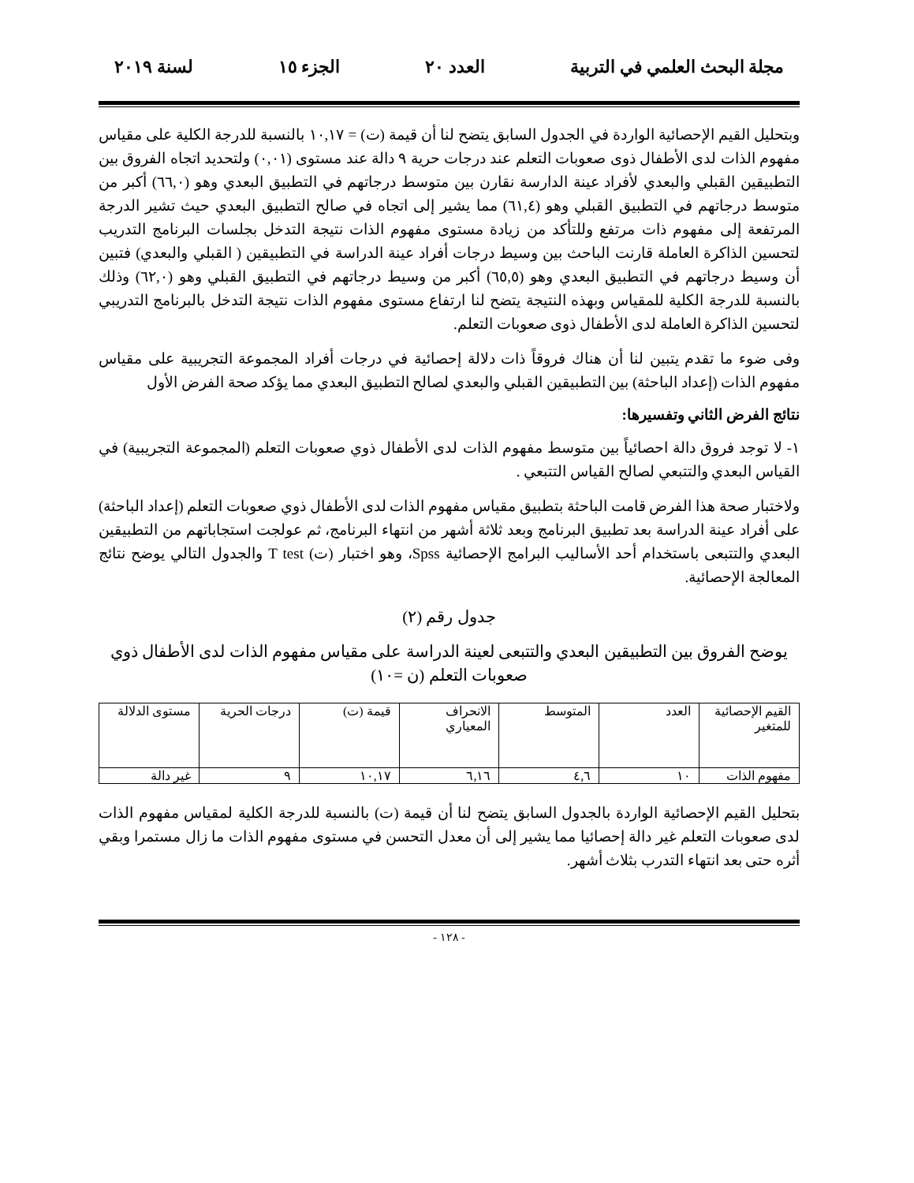مجلة البحث العلمي في التربية العدد ٢٠ الجزء ١٥ لسنة ٢٠١٩
وبتحليل القيم الإحصائية الواردة في الجدول السابق يتضح لنا أن قيمة (ت) = ١٠,١٧ بالنسبة للدرجة الكلية على مقياس مفهوم الذات لدى الأطفال ذوى صعوبات التعلم عند درجات حرية ٩ دالة عند مستوى (٠,٠١) ولتحديد اتجاه الفروق بين التطبيقين القبلي والبعدي لأفراد عينة الدارسة نقارن بين متوسط درجاتهم في التطبيق البعدي وهو (٦٦,٠) أكبر من متوسط درجاتهم في التطبيق القبلي وهو (٦١,٤) مما يشير إلى اتجاه في صالح التطبيق البعدي حيث تشير الدرجة المرتفعة إلى مفهوم ذات مرتفع وللتأكد من زيادة مستوى مفهوم الذات نتيجة التدخل بجلسات البرنامج التدريب لتحسين الذاكرة العاملة قارنت الباحث بين وسيط درجات أفراد عينة الدراسة في التطبيقين ( القبلي والبعدي) فتبين أن وسيط درجاتهم في التطبيق البعدي وهو (٦٥,٥) أكبر من وسيط درجاتهم في التطبيق القبلي وهو (٦٢,٠) وذلك بالنسبة للدرجة الكلية للمقياس وبهذه النتيجة يتضح لنا ارتفاع مستوى مفهوم الذات نتيجة التدخل بالبرنامج التدريبي لتحسين الذاكرة العاملة لدى الأطفال ذوى صعوبات التعلم.
وفى ضوء ما تقدم يتبين لنا أن هناك فروقاً ذات دلالة إحصائية في درجات أفراد المجموعة التجريبية على مقياس مفهوم الذات (إعداد الباحثة) بين التطبيقين القبلي والبعدي لصالح التطبيق البعدي مما يؤكد صحة الفرض الأول
نتائج الفرض الثاني وتفسيرها:
١- لا توجد فروق دالة احصائياً بين متوسط مفهوم الذات لدى الأطفال ذوي صعوبات التعلم (المجموعة التجريبية) في القياس البعدي والتتبعي لصالح القياس التتبعي .
ولاختبار صحة هذا الفرض قامت الباحثة بتطبيق مقياس مفهوم الذات لدى الأطفال ذوي صعوبات التعلم (إعداد الباحثة) على أفراد عينة الدراسة بعد تطبيق البرنامج وبعد ثلاثة أشهر من انتهاء البرنامج، ثم عولجت استجاباتهم من التطبيقين البعدي والتتبعى باستخدام أحد الأساليب البرامج الإحصائية Spss، وهو اختبار (ت) T test والجدول التالي يوضح نتائج المعالجة الإحصائية.
جدول رقم (٢)
يوضح الفروق بين التطبيقين البعدي والتتبعى لعينة الدراسة على مقياس مفهوم الذات لدى الأطفال ذوي صعوبات التعلم (ن =١٠)
| القيم الإحصائية للمتغير | العدد | المتوسط | الانحراف المعياري | قيمة (ت) | درجات الحرية | مستوى الدلالة |
| مفهوم الذات | ١٠ | ٤,٦ | ٦,١٦ | ١٠,١٧ | ٩ | غير دالة |
بتحليل القيم الإحصائية الواردة بالجدول السابق يتضح لنا أن قيمة (ت) بالنسبة للدرجة الكلية لمقياس مفهوم الذات لدى صعوبات التعلم غير دالة إحصائيا مما يشير إلى أن معدل التحسن في مستوى مفهوم الذات ما زال مستمرا وبقي أثره حتى بعد انتهاء التدرب بثلاث أشهر.
- ١٢٨ -